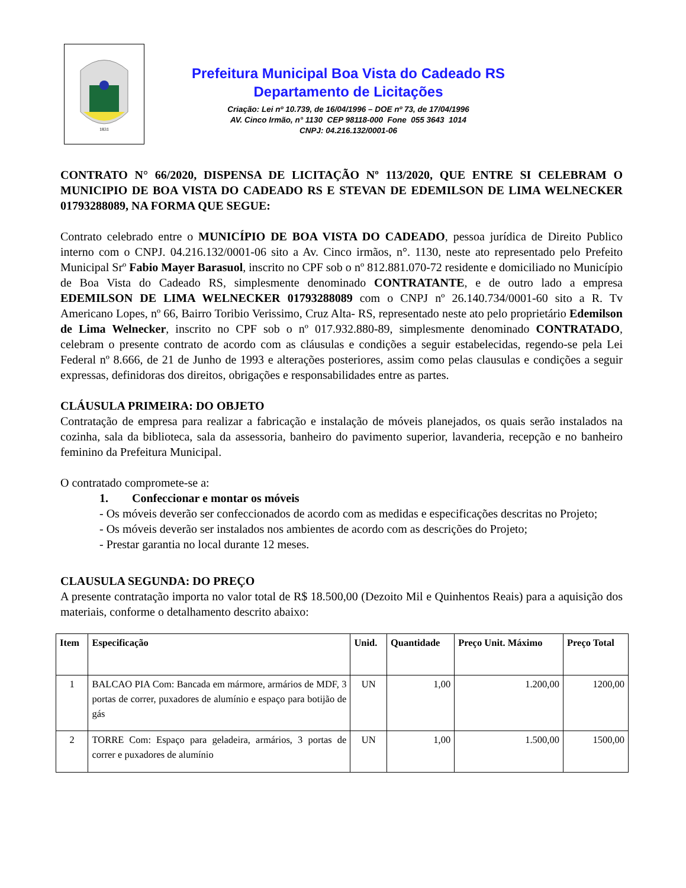1831
Prefeitura Municipal Boa Vista do Cadeado RS
Departamento de Licitações
Criação: Lei nº 10.739, de 16/04/1996 – DOE nº 73, de 17/04/1996
AV. Cinco Irmão, n° 1130 CEP 98118-000 Fone 055 3643 1014
CNPJ: 04.216.132/0001-06
CONTRATO N° 66/2020, DISPENSA DE LICITAÇÃO Nº 113/2020, QUE ENTRE SI CELEBRAM O MUNICIPIO DE BOA VISTA DO CADEADO RS E STEVAN DE EDEMILSON DE LIMA WELNECKER 01793288089, NA FORMA QUE SEGUE:
Contrato celebrado entre o MUNICÍPIO DE BOA VISTA DO CADEADO, pessoa jurídica de Direito Publico interno com o CNPJ. 04.216.132/0001-06 sito a Av. Cinco irmãos, n°. 1130, neste ato representado pelo Prefeito Municipal Srº Fabio Mayer Barasuol, inscrito no CPF sob o nº 812.881.070-72 residente e domiciliado no Município de Boa Vista do Cadeado RS, simplesmente denominado CONTRATANTE, e de outro lado a empresa EDEMILSON DE LIMA WELNECKER 01793288089 com o CNPJ nº 26.140.734/0001-60 sito a R. Tv Americano Lopes, nº 66, Bairro Toribio Verissimo, Cruz Alta- RS, representado neste ato pelo proprietário Edemilson de Lima Welnecker, inscrito no CPF sob o nº 017.932.880-89, simplesmente denominado CONTRATADO, celebram o presente contrato de acordo com as cláusulas e condições a seguir estabelecidas, regendo-se pela Lei Federal nº 8.666, de 21 de Junho de 1993 e alterações posteriores, assim como pelas clausulas e condições a seguir expressas, definidoras dos direitos, obrigações e responsabilidades entre as partes.
CLÁUSULA PRIMEIRA: DO OBJETO
Contratação de empresa para realizar a fabricação e instalação de móveis planejados, os quais serão instalados na cozinha, sala da biblioteca, sala da assessoria, banheiro do pavimento superior, lavanderia, recepção e no banheiro feminino da Prefeitura Municipal.
O contratado compromete-se a:
1. Confeccionar e montar os móveis
- Os móveis deverão ser confeccionados de acordo com as medidas e especificações descritas no Projeto;
- Os móveis deverão ser instalados nos ambientes de acordo com as descrições do Projeto;
- Prestar garantia no local durante 12 meses.
CLAUSULA SEGUNDA: DO PREÇO
A presente contratação importa no valor total de R$ 18.500,00 (Dezoito Mil e Quinhentos Reais) para a aquisição dos materiais, conforme o detalhamento descrito abaixo:
| Item | Especificação | Unid. | Quantidade | Preço Unit. Máximo | Preço Total |
| --- | --- | --- | --- | --- | --- |
| 1 | BALCAO PIA Com: Bancada em mármore, armários de MDF, 3 portas de correr, puxadores de alumínio e espaço para botijão de gás | UN | 1,00 | 1.200,00 | 1200,00 |
| 2 | TORRE Com: Espaço para geladeira, armários, 3 portas de correr e puxadores de alumínio | UN | 1,00 | 1.500,00 | 1500,00 |